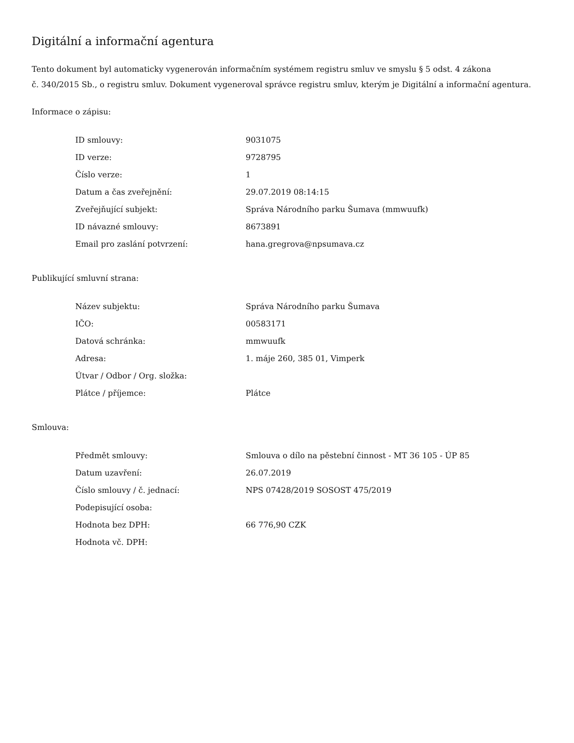Digitální a informační agentura
Tento dokument byl automaticky vygenerován informačním systémem registru smluv ve smyslu § 5 odst. 4 zákona
č. 340/2015 Sb., o registru smluv. Dokument vygeneroval správce registru smluv, kterým je Digitální a informační agentura.
Informace o zápisu:
| ID smlouvy: | 9031075 |
| ID verze: | 9728795 |
| Číslo verze: | 1 |
| Datum a čas zveřejnění: | 29.07.2019 08:14:15 |
| Zveřejňující subjekt: | Správa Národního parku Šumava (mmwuufk) |
| ID návazné smlouvy: | 8673891 |
| Email pro zaslání potvrzení: | hana.gregrova@npsumava.cz |
Publikující smluvní strana:
| Název subjektu: | Správa Národního parku Šumava |
| IČO: | 00583171 |
| Datová schránka: | mmwuufk |
| Adresa: | 1. máje 260, 385 01, Vimperk |
| Útvar / Odbor / Org. složka: | |
| Plátce / příjemce: | Plátce |
Smlouva:
| Předmět smlouvy: | Smlouva o dílo na pěstební činnost - MT 36 105 - ÚP 85 |
| Datum uzavření: | 26.07.2019 |
| Číslo smlouvy / č. jednací: | NPS 07428/2019 SOSOST 475/2019 |
| Podepisující osoba: | |
| Hodnota bez DPH: | 66 776,90 CZK |
| Hodnota vč. DPH: | |